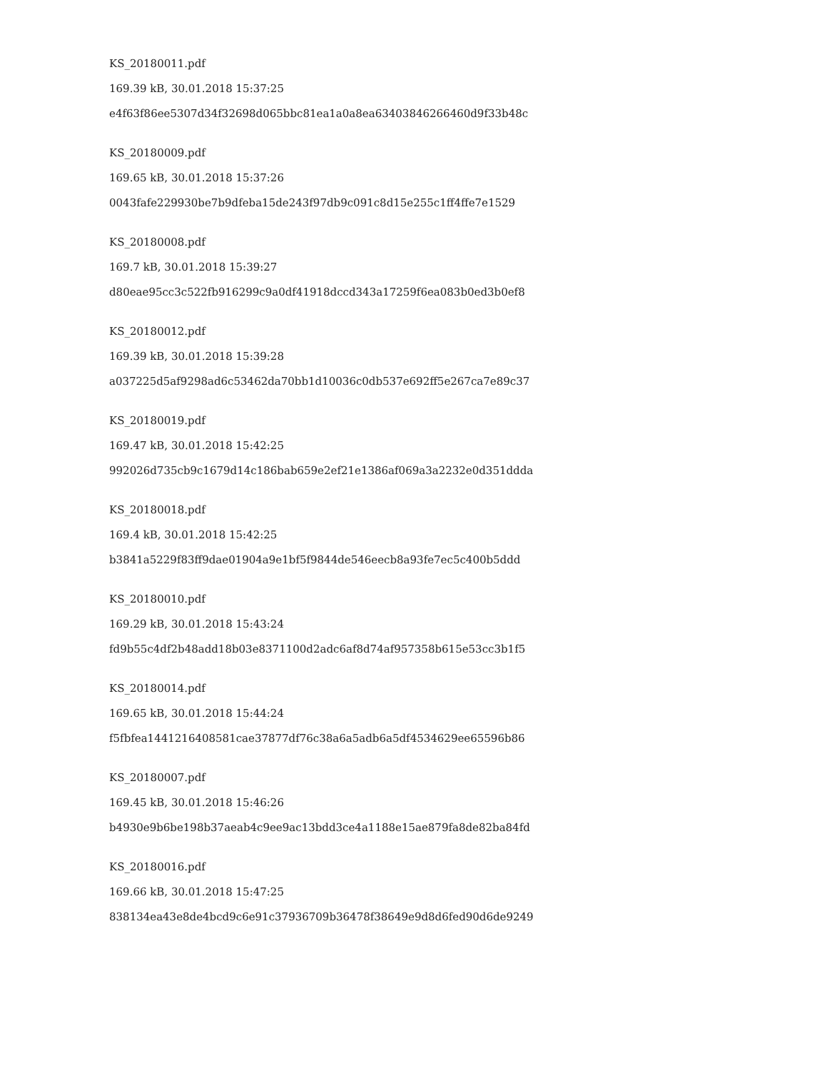KS_20180011.pdf
169.39 kB, 30.01.2018 15:37:25
e4f63f86ee5307d34f32698d065bbc81ea1a0a8ea63403846266460d9f33b48c
KS_20180009.pdf
169.65 kB, 30.01.2018 15:37:26
0043fafe229930be7b9dfeba15de243f97db9c091c8d15e255c1ff4ffe7e1529
KS_20180008.pdf
169.7 kB, 30.01.2018 15:39:27
d80eae95cc3c522fb916299c9a0df41918dccd343a17259f6ea083b0ed3b0ef8
KS_20180012.pdf
169.39 kB, 30.01.2018 15:39:28
a037225d5af9298ad6c53462da70bb1d10036c0db537e692ff5e267ca7e89c37
KS_20180019.pdf
169.47 kB, 30.01.2018 15:42:25
992026d735cb9c1679d14c186bab659e2ef21e1386af069a3a2232e0d351ddda
KS_20180018.pdf
169.4 kB, 30.01.2018 15:42:25
b3841a5229f83ff9dae01904a9e1bf5f9844de546eecb8a93fe7ec5c400b5ddd
KS_20180010.pdf
169.29 kB, 30.01.2018 15:43:24
fd9b55c4df2b48add18b03e8371100d2adc6af8d74af957358b615e53cc3b1f5
KS_20180014.pdf
169.65 kB, 30.01.2018 15:44:24
f5fbfea1441216408581cae37877df76c38a6a5adb6a5df4534629ee65596b86
KS_20180007.pdf
169.45 kB, 30.01.2018 15:46:26
b4930e9b6be198b37aeab4c9ee9ac13bdd3ce4a1188e15ae879fa8de82ba84fd
KS_20180016.pdf
169.66 kB, 30.01.2018 15:47:25
838134ea43e8de4bcd9c6e91c37936709b36478f38649e9d8d6fed90d6de9249